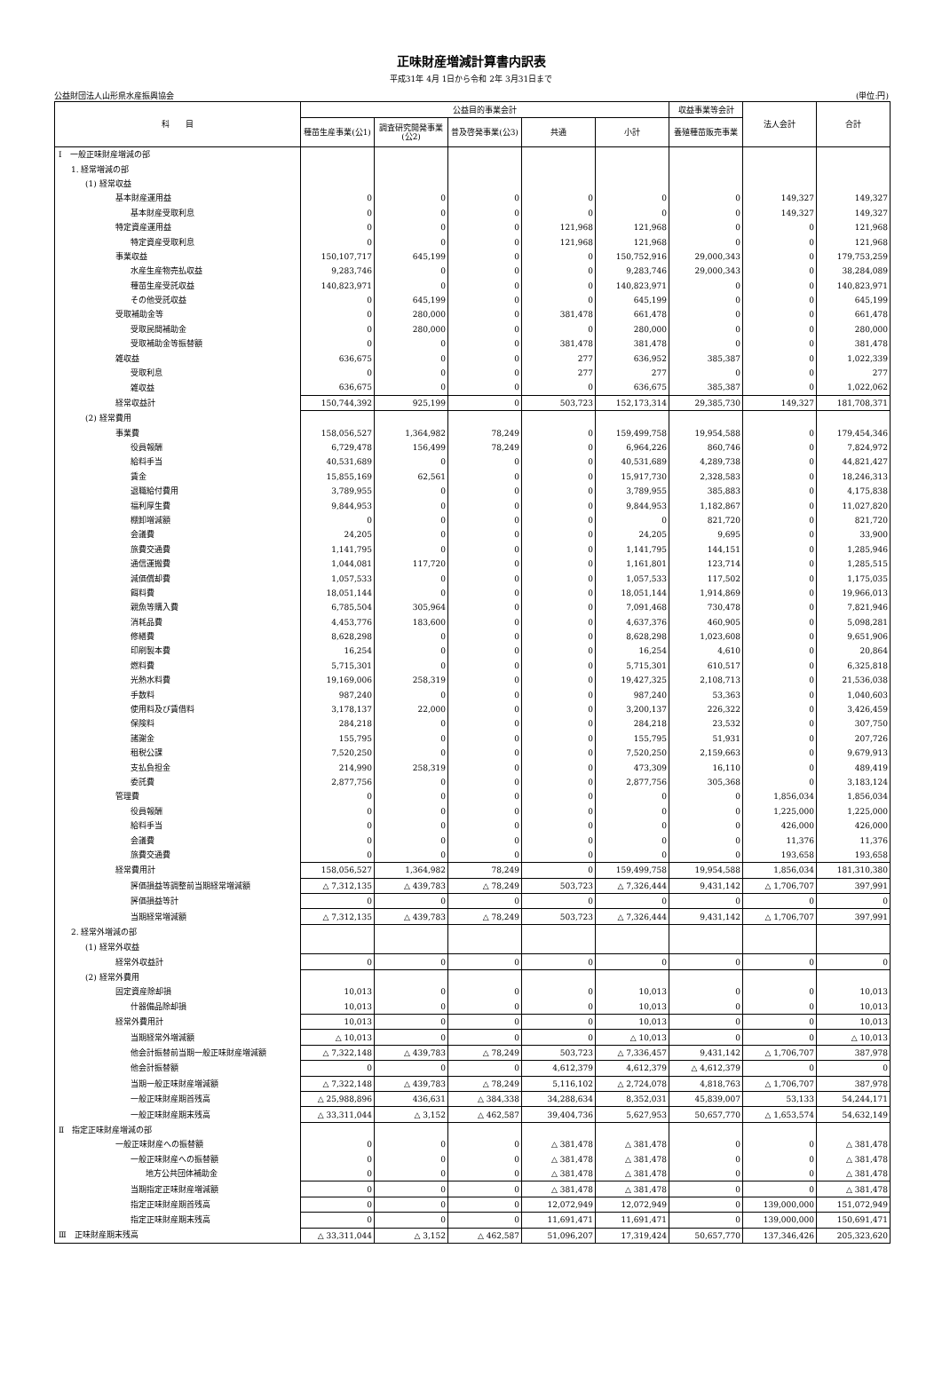正味財産増減計算書内訳表
平成31年 4月 1日から令和 2年 3月31日まで
公益財団法人山形県水産振興協会 (単位:円)
| 科 目 | 公益目的事業会計 | | | | | 収益事業等会計 | 法人会計 | 合計 |
| --- | --- | --- | --- | --- | --- | --- | --- | --- |
| | 種苗生産事業(公1) | 調査研究開発事業(公2) | 普及啓発事業(公3) | 共通 | 小計 | 養殖種苗販売事業 | | |
| Ⅰ 一般正味財産増減の部 | | | | | | | | |
| 1. 経常増減の部 | | | | | | | | |
| (1) 経常収益 | | | | | | | | |
| 基本財産運用益 | 0 | 0 | 0 | 0 | 0 | 0 | 149,327 | 149,327 |
| 基本財産受取利息 | 0 | 0 | 0 | 0 | 0 | 0 | 149,327 | 149,327 |
| 特定資産運用益 | 0 | 0 | 0 | 121,968 | 121,968 | 0 | 0 | 121,968 |
| 特定資産受取利息 | 0 | 0 | 0 | 121,968 | 121,968 | 0 | 0 | 121,968 |
| 事業収益 | 150,107,717 | 645,199 | 0 | 0 | 150,752,916 | 29,000,343 | 0 | 179,753,259 |
| 水産生産物売払収益 | 9,283,746 | 0 | 0 | 0 | 9,283,746 | 29,000,343 | 0 | 38,284,089 |
| 種苗生産受託収益 | 140,823,971 | 0 | 0 | 0 | 140,823,971 | 0 | 0 | 140,823,971 |
| その他受託収益 | 0 | 645,199 | 0 | 0 | 645,199 | 0 | 0 | 645,199 |
| 受取補助金等 | 0 | 280,000 | 0 | 381,478 | 661,478 | 0 | 0 | 661,478 |
| 受取民間補助金 | 0 | 280,000 | 0 | 0 | 280,000 | 0 | 0 | 280,000 |
| 受取補助金等振替額 | 0 | 0 | 0 | 381,478 | 381,478 | 0 | 0 | 381,478 |
| 雑収益 | 636,675 | 0 | 0 | 277 | 636,952 | 385,387 | 0 | 1,022,339 |
| 受取利息 | 0 | 0 | 0 | 277 | 277 | 0 | 0 | 277 |
| 雑収益 | 636,675 | 0 | 0 | 0 | 636,675 | 385,387 | 0 | 1,022,062 |
| 経常収益計 | 150,744,392 | 925,199 | 0 | 503,723 | 152,173,314 | 29,385,730 | 149,327 | 181,708,371 |
| (2) 経常費用 | | | | | | | | |
| 事業費 | 158,056,527 | 1,364,982 | 78,249 | 0 | 159,499,758 | 19,954,588 | 0 | 179,454,346 |
| 役員報酬 | 6,729,478 | 156,499 | 78,249 | 0 | 6,964,226 | 860,746 | 0 | 7,824,972 |
| 給料手当 | 40,531,689 | 0 | 0 | 0 | 40,531,689 | 4,289,738 | 0 | 44,821,427 |
| 賃金 | 15,855,169 | 62,561 | 0 | 0 | 15,917,730 | 2,328,583 | 0 | 18,246,313 |
| 退職給付費用 | 3,789,955 | 0 | 0 | 0 | 3,789,955 | 385,883 | 0 | 4,175,838 |
| 福利厚生費 | 9,844,953 | 0 | 0 | 0 | 9,844,953 | 1,182,867 | 0 | 11,027,820 |
| 棚卸増減額 | 0 | 0 | 0 | 0 | 0 | 821,720 | 0 | 821,720 |
| 会議費 | 24,205 | 0 | 0 | 0 | 24,205 | 9,695 | 0 | 33,900 |
| 旅費交通費 | 1,141,795 | 0 | 0 | 0 | 1,141,795 | 144,151 | 0 | 1,285,946 |
| 通信運搬費 | 1,044,081 | 117,720 | 0 | 0 | 1,161,801 | 123,714 | 0 | 1,285,515 |
| 減価償却費 | 1,057,533 | 0 | 0 | 0 | 1,057,533 | 117,502 | 0 | 1,175,035 |
| 餌料費 | 18,051,144 | 0 | 0 | 0 | 18,051,144 | 1,914,869 | 0 | 19,966,013 |
| 親魚等購入費 | 6,785,504 | 305,964 | 0 | 0 | 7,091,468 | 730,478 | 0 | 7,821,946 |
| 消耗品費 | 4,453,776 | 183,600 | 0 | 0 | 4,637,376 | 460,905 | 0 | 5,098,281 |
| 修繕費 | 8,628,298 | 0 | 0 | 0 | 8,628,298 | 1,023,608 | 0 | 9,651,906 |
| 印刷製本費 | 16,254 | 0 | 0 | 0 | 16,254 | 4,610 | 0 | 20,864 |
| 燃料費 | 5,715,301 | 0 | 0 | 0 | 5,715,301 | 610,517 | 0 | 6,325,818 |
| 光熱水料費 | 19,169,006 | 258,319 | 0 | 0 | 19,427,325 | 2,108,713 | 0 | 21,536,038 |
| 手数料 | 987,240 | 0 | 0 | 0 | 987,240 | 53,363 | 0 | 1,040,603 |
| 使用料及び賃借料 | 3,178,137 | 22,000 | 0 | 0 | 3,200,137 | 226,322 | 0 | 3,426,459 |
| 保険料 | 284,218 | 0 | 0 | 0 | 284,218 | 23,532 | 0 | 307,750 |
| 諸謝金 | 155,795 | 0 | 0 | 0 | 155,795 | 51,931 | 0 | 207,726 |
| 租税公課 | 7,520,250 | 0 | 0 | 0 | 7,520,250 | 2,159,663 | 0 | 9,679,913 |
| 支払負担金 | 214,990 | 258,319 | 0 | 0 | 473,309 | 16,110 | 0 | 489,419 |
| 委託費 | 2,877,756 | 0 | 0 | 0 | 2,877,756 | 305,368 | 0 | 3,183,124 |
| 管理費 | 0 | 0 | 0 | 0 | 0 | 0 | 1,856,034 | 1,856,034 |
| 役員報酬 | 0 | 0 | 0 | 0 | 0 | 0 | 1,225,000 | 1,225,000 |
| 給料手当 | 0 | 0 | 0 | 0 | 0 | 0 | 426,000 | 426,000 |
| 会議費 | 0 | 0 | 0 | 0 | 0 | 0 | 11,376 | 11,376 |
| 旅費交通費 | 0 | 0 | 0 | 0 | 0 | 0 | 193,658 | 193,658 |
| 経常費用計 | 158,056,527 | 1,364,982 | 78,249 | 0 | 159,499,758 | 19,954,588 | 1,856,034 | 181,310,380 |
| 評価損益等調整前当期経常増減額 | △ 7,312,135 | △ 439,783 | △ 78,249 | 503,723 | △ 7,326,444 | 9,431,142 | △ 1,706,707 | 397,991 |
| 評価損益等計 | 0 | 0 | 0 | 0 | 0 | 0 | 0 | 0 |
| 当期経常増減額 | △ 7,312,135 | △ 439,783 | △ 78,249 | 503,723 | △ 7,326,444 | 9,431,142 | △ 1,706,707 | 397,991 |
| 2. 経常外増減の部 | | | | | | | | |
| (1) 経常外収益 | | | | | | | | |
| 経常外収益計 | 0 | 0 | 0 | 0 | 0 | 0 | 0 | 0 |
| (2) 経常外費用 | | | | | | | | |
| 固定資産除却損 | 10,013 | 0 | 0 | 0 | 10,013 | 0 | 0 | 10,013 |
| 什器備品除却損 | 10,013 | 0 | 0 | 0 | 10,013 | 0 | 0 | 10,013 |
| 経常外費用計 | 10,013 | 0 | 0 | 0 | 10,013 | 0 | 0 | 10,013 |
| 当期経常外増減額 | △ 10,013 | 0 | 0 | 0 | △ 10,013 | 0 | 0 | △ 10,013 |
| 他会計振替前当期一般正味財産増減額 | △ 7,322,148 | △ 439,783 | △ 78,249 | 503,723 | △ 7,336,457 | 9,431,142 | △ 1,706,707 | 387,978 |
| 他会計振替額 | 0 | 0 | 0 | 4,612,379 | 4,612,379 | △ 4,612,379 | 0 | 0 |
| 当期一般正味財産増減額 | △ 7,322,148 | △ 439,783 | △ 78,249 | 5,116,102 | △ 2,724,078 | 4,818,763 | △ 1,706,707 | 387,978 |
| 一般正味財産期首残高 | △ 25,988,896 | 436,631 | △ 384,338 | 34,288,634 | 8,352,031 | 45,839,007 | 53,133 | 54,244,171 |
| 一般正味財産期末残高 | △ 33,311,044 | △ 3,152 | △ 462,587 | 39,404,736 | 5,627,953 | 50,657,770 | △ 1,653,574 | 54,632,149 |
| Ⅱ 指定正味財産増減の部 | | | | | | | | |
| 一般正味財産への振替額 | 0 | 0 | 0 | △ 381,478 | △ 381,478 | 0 | 0 | △ 381,478 |
| 一般正味財産への振替額 | 0 | 0 | 0 | △ 381,478 | △ 381,478 | 0 | 0 | △ 381,478 |
| 地方公共団体補助金 | 0 | 0 | 0 | △ 381,478 | △ 381,478 | 0 | 0 | △ 381,478 |
| 当期指定正味財産増減額 | 0 | 0 | 0 | △ 381,478 | △ 381,478 | 0 | 0 | △ 381,478 |
| 指定正味財産期首残高 | 0 | 0 | 0 | 12,072,949 | 12,072,949 | 0 | 139,000,000 | 151,072,949 |
| 指定正味財産期末残高 | 0 | 0 | 0 | 11,691,471 | 11,691,471 | 0 | 139,000,000 | 150,691,471 |
| Ⅲ 正味財産期末残高 | △ 33,311,044 | △ 3,152 | △ 462,587 | 51,096,207 | 17,319,424 | 50,657,770 | 137,346,426 | 205,323,620 |